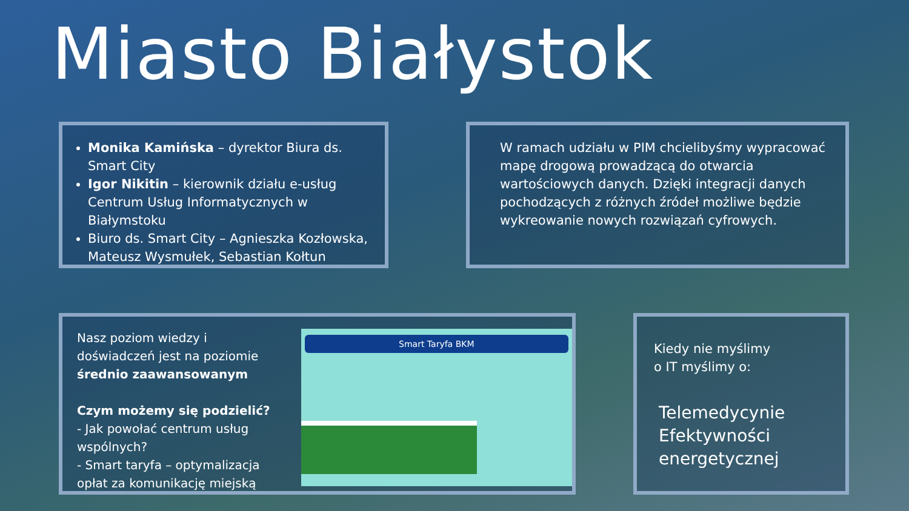Miasto Białystok
Monika Kamińska – dyrektor Biura ds. Smart City
Igor Nikitin – kierownik działu e-usług Centrum Usług Informatycznych w Białymstoku
Biuro ds. Smart City – Agnieszka Kozłowska, Mateusz Wysmułek, Sebastian Kołtun
W ramach udziału w PIM chcielibyśmy wypracować mapę drogową prowadzącą do otwarcia wartościowych danych. Dzięki integracji danych pochodzących z różnych źródeł możliwe będzie wykreowanie nowych rozwiązań cyfrowych.
Nasz poziom wiedzy i doświadczeń jest na poziomie średnio zaawansowanym
Czym możemy się podzielić?
- Jak powołać centrum usług wspólnych?
- Smart taryfa – optymalizacja opłat za komunikację miejską
Smart Taryfa BKM
Kiedy nie myślimy
o IT myślimy o:
Telemedycynie
Efektywności
energetycznej